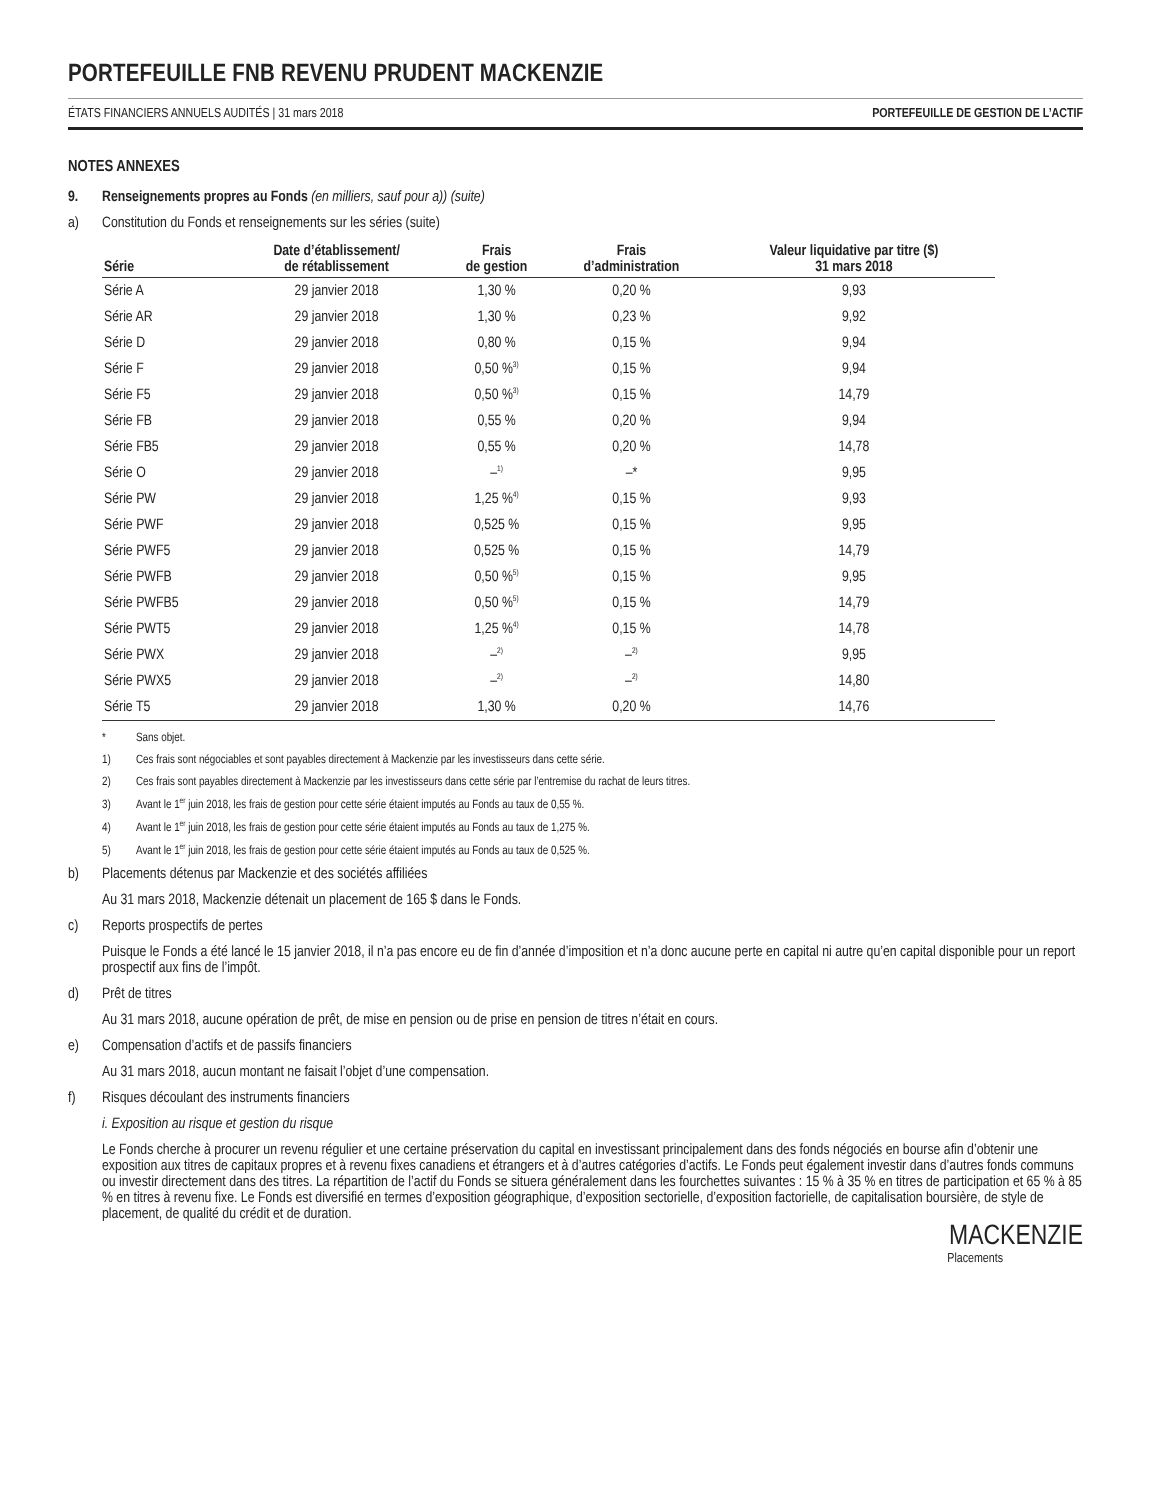PORTEFEUILLE FNB REVENU PRUDENT MACKENZIE
ÉTATS FINANCIERS ANNUELS AUDITÉS | 31 mars 2018 PORTEFEUILLE DE GESTION DE L’ACTIF
NOTES ANNEXES
9. Renseignements propres au Fonds (en milliers, sauf pour a)) (suite)
a) Constitution du Fonds et renseignements sur les séries (suite)
| Série | Date d’établissement/ de rétablissement | Frais de gestion | Frais d’administration | Valeur liquidative par titre ($) 31 mars 2018 |
| --- | --- | --- | --- | --- |
| Série A | 29 janvier 2018 | 1,30 % | 0,20 % | 9,93 |
| Série AR | 29 janvier 2018 | 1,30 % | 0,23 % | 9,92 |
| Série D | 29 janvier 2018 | 0,80 % | 0,15 % | 9,94 |
| Série F | 29 janvier 2018 | 0,50 %<sup>3)</sup> | 0,15 % | 9,94 |
| Série F5 | 29 janvier 2018 | 0,50 %<sup>3)</sup> | 0,15 % | 14,79 |
| Série FB | 29 janvier 2018 | 0,55 % | 0,20 % | 9,94 |
| Série FB5 | 29 janvier 2018 | 0,55 % | 0,20 % | 14,78 |
| Série O | 29 janvier 2018 | –<sup>1)</sup> | –* | 9,95 |
| Série PW | 29 janvier 2018 | 1,25 %<sup>4)</sup> | 0,15 % | 9,93 |
| Série PWF | 29 janvier 2018 | 0,525 % | 0,15 % | 9,95 |
| Série PWF5 | 29 janvier 2018 | 0,525 % | 0,15 % | 14,79 |
| Série PWFB | 29 janvier 2018 | 0,50 %<sup>5)</sup> | 0,15 % | 9,95 |
| Série PWFB5 | 29 janvier 2018 | 0,50 %<sup>5)</sup> | 0,15 % | 14,79 |
| Série PWT5 | 29 janvier 2018 | 1,25 %<sup>4)</sup> | 0,15 % | 14,78 |
| Série PWX | 29 janvier 2018 | –<sup>2)</sup> | –<sup>2)</sup> | 9,95 |
| Série PWX5 | 29 janvier 2018 | –<sup>2)</sup> | –<sup>2)</sup> | 14,80 |
| Série T5 | 29 janvier 2018 | 1,30 % | 0,20 % | 14,76 |
* Sans objet.
1) Ces frais sont négociables et sont payables directement à Mackenzie par les investisseurs dans cette série.
2) Ces frais sont payables directement à Mackenzie par les investisseurs dans cette série par l’entremise du rachat de leurs titres.
3) Avant le 1<sup>er</sup> juin 2018, les frais de gestion pour cette série étaient imputés au Fonds au taux de 0,55 %.
4) Avant le 1<sup>er</sup> juin 2018, les frais de gestion pour cette série étaient imputés au Fonds au taux de 1,275 %.
5) Avant le 1<sup>er</sup> juin 2018, les frais de gestion pour cette série étaient imputés au Fonds au taux de 0,525 %.
b) Placements détenus par Mackenzie et des sociétés affiliées
Au 31 mars 2018, Mackenzie détenait un placement de 165 $ dans le Fonds.
c) Reports prospectifs de pertes
Puisque le Fonds a été lancé le 15 janvier 2018, il n’a pas encore eu de fin d’année d’imposition et n’a donc aucune perte en capital ni autre qu’en capital disponible pour un report prospectif aux fins de l’impôt.
d) Prêt de titres
Au 31 mars 2018, aucune opération de prêt, de mise en pension ou de prise en pension de titres n’était en cours.
e) Compensation d’actifs et de passifs financiers
Au 31 mars 2018, aucun montant ne faisait l’objet d’une compensation.
f) Risques découlant des instruments financiers
i. Exposition au risque et gestion du risque
Le Fonds cherche à procurer un revenu régulier et une certaine préservation du capital en investissant principalement dans des fonds négociés en bourse afin d’obtenir une exposition aux titres de capitaux propres et à revenu fixes canadiens et étrangers et à d’autres catégories d’actifs. Le Fonds peut également investir dans d’autres fonds communs ou investir directement dans des titres. La répartition de l’actif du Fonds se situera généralement dans les fourchettes suivantes : 15 % à 35 % en titres de participation et 65 % à 85 % en titres à revenu fixe. Le Fonds est diversifié en termes d’exposition géographique, d’exposition sectorielle, d’exposition factorielle, de capitalisation boursière, de style de placement, de qualité du crédit et de duration.
MACKENZIE
Placements